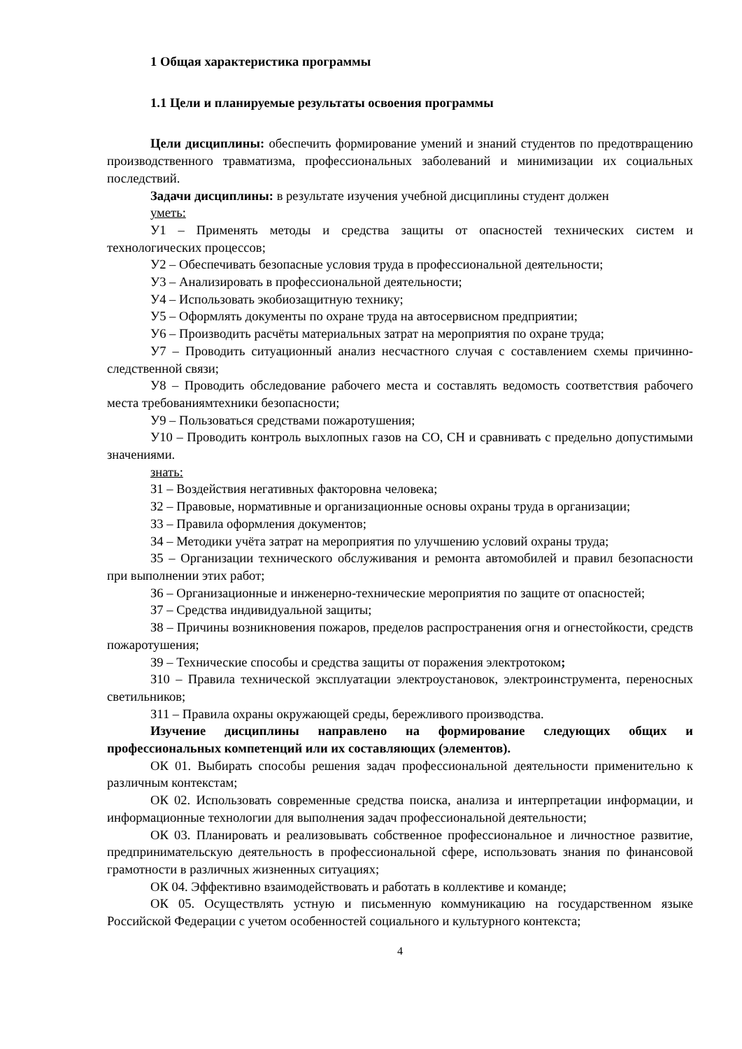1 Общая характеристика программы
1.1 Цели и планируемые результаты освоения программы
Цели дисциплины: обеспечить формирование умений и знаний студентов по предотвращению производственного травматизма, профессиональных заболеваний и минимизации их социальных последствий.
Задачи дисциплины: в результате изучения учебной дисциплины студент должен
уметь:
У1 – Применять методы и средства защиты от опасностей технических систем и технологических процессов;
У2 – Обеспечивать безопасные условия труда в профессиональной деятельности;
У3 – Анализировать в профессиональной деятельности;
У4 – Использовать экобиозащитную технику;
У5 – Оформлять документы по охране труда на автосервисном предприятии;
У6 – Производить расчёты материальных затрат на мероприятия по охране труда;
У7 – Проводить ситуационный анализ несчастного случая с составлением схемы причинно-следственной связи;
У8 – Проводить обследование рабочего места и составлять ведомость соответствия рабочего места требованиямтехники безопасности;
У9 – Пользоваться средствами пожаротушения;
У10 – Проводить контроль выхлопных газов на СО, СН и сравнивать с предельно допустимыми значениями.
знать:
З1 – Воздействия негативных факторовна человека;
З2 – Правовые, нормативные и организационные основы охраны труда в организации;
З3 – Правила оформления документов;
З4 – Методики учёта затрат на мероприятия по улучшению условий охраны труда;
З5 – Организации технического обслуживания и ремонта автомобилей и правил безопасности при выполнении этих работ;
З6 – Организационные и инженерно-технические мероприятия по защите от опасностей;
З7 – Средства индивидуальной защиты;
З8 – Причины возникновения пожаров, пределов распространения огня и огнестойкости, средств пожаротушения;
З9 – Технические способы и средства защиты от поражения электротоком;
З10 – Правила технической эксплуатации электроустановок, электроинструмента, переносных светильников;
З11 – Правила охраны окружающей среды, бережливого производства.
Изучение дисциплины направлено на формирование следующих общих и профессиональных компетенций или их составляющих (элементов).
ОК 01. Выбирать способы решения задач профессиональной деятельности применительно к различным контекстам;
ОК 02. Использовать современные средства поиска, анализа и интерпретации информации, и информационные технологии для выполнения задач профессиональной деятельности;
ОК 03. Планировать и реализовывать собственное профессиональное и личностное развитие, предпринимательскую деятельность в профессиональной сфере, использовать знания по финансовой грамотности в различных жизненных ситуациях;
ОК 04. Эффективно взаимодействовать и работать в коллективе и команде;
ОК 05. Осуществлять устную и письменную коммуникацию на государственном языке Российской Федерации с учетом особенностей социального и культурного контекста;
4